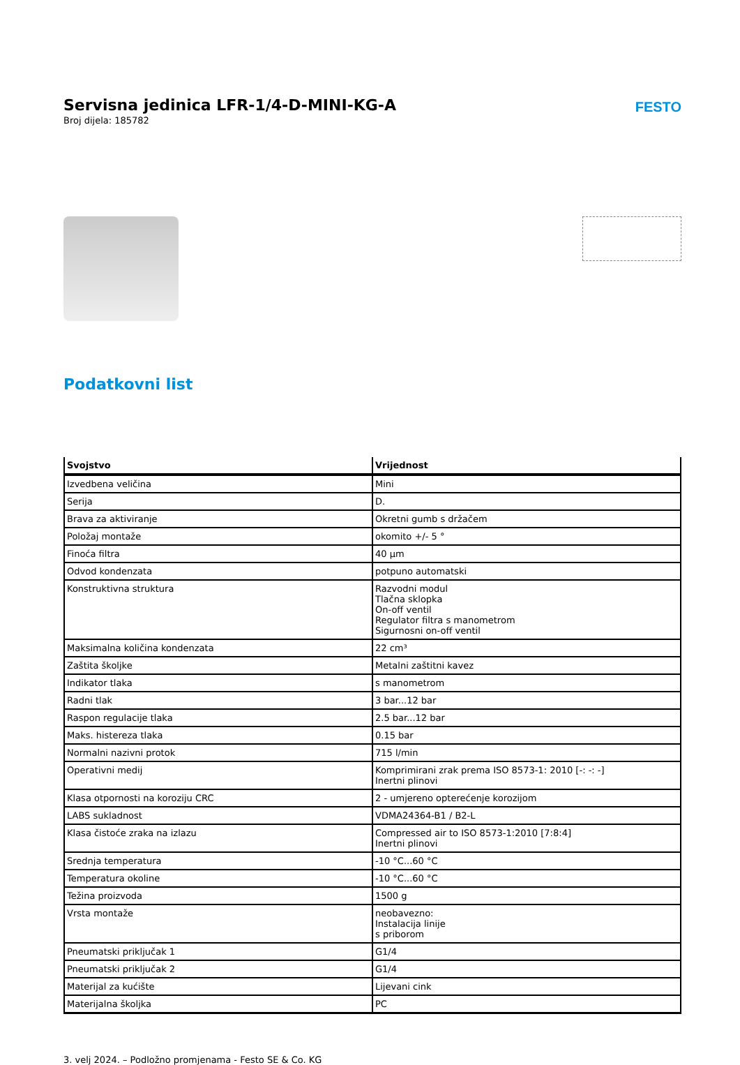Servisna jedinica LFR-1/4-D-MINI-KG-A
Broj dijela: 185782
FESTO
Podatkovni list
| Svojstvo | Vrijednost |
| --- | --- |
| Izvedbena veličina | Mini |
| Serija | D. |
| Brava za aktiviranje | Okretni gumb s držačem |
| Položaj montaže | okomito +/- 5 ° |
| Finoća filtra | 40 µm |
| Odvod kondenzata | potpuno automatski |
| Konstruktivna struktura | Razvodni modul Tlačna sklopka On-off ventil Regulator filtra s manometrom Sigurnosni on-off ventil |
| Maksimalna količina kondenzata | 22 cm³ |
| Zaštita školjke | Metalni zaštitni kavez |
| Indikator tlaka | s manometrom |
| Radni tlak | 3 bar...12 bar |
| Raspon regulacije tlaka | 2.5 bar...12 bar |
| Maks. histereza tlaka | 0.15 bar |
| Normalni nazivni protok | 715 l/min |
| Operativni medij | Komprimirani zrak prema ISO 8573-1: 2010 [-: -: -] Inertni plinovi |
| Klasa otpornosti na koroziju CRC | 2 - umjereno opterećenje korozijom |
| LABS sukladnost | VDMA24364-B1 / B2-L |
| Klasa čistoće zraka na izlazu | Compressed air to ISO 8573-1:2010 [7:8:4] Inertni plinovi |
| Srednja temperatura | -10 °C...60 °C |
| Temperatura okoline | -10 °C...60 °C |
| Težina proizvoda | 1500 g |
| Vrsta montaže | neobavezno: Instalacija linije s priborom |
| Pneumatski priključak 1 | G1/4 |
| Pneumatski priključak 2 | G1/4 |
| Materijal za kućište | Lijevani cink |
| Materijalna školjka | PC |
3. velj 2024. – Podložno promjenama - Festo SE & Co. KG